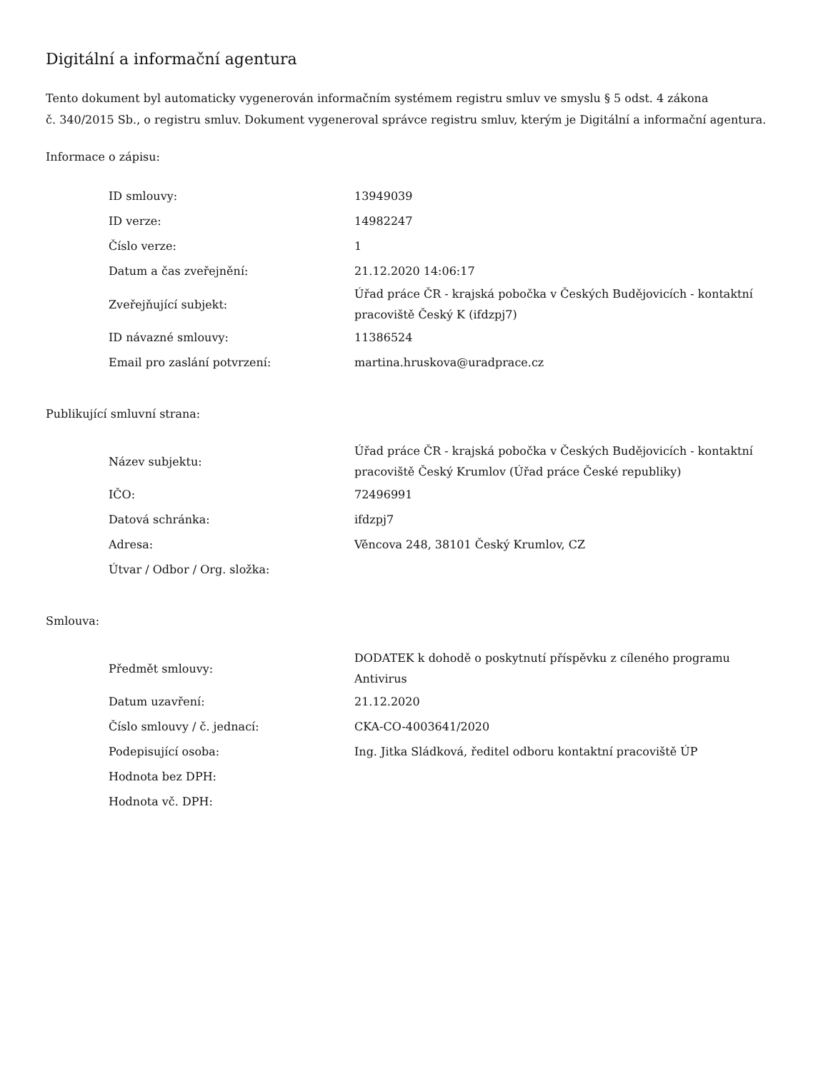Digitální a informační agentura
Tento dokument byl automaticky vygenerován informačním systémem registru smluv ve smyslu § 5 odst. 4 zákona
č. 340/2015 Sb., o registru smluv. Dokument vygeneroval správce registru smluv, kterým je Digitální a informační agentura.
Informace o zápisu:
| ID smlouvy: | 13949039 |
| ID verze: | 14982247 |
| Číslo verze: | 1 |
| Datum a čas zveřejnění: | 21.12.2020 14:06:17 |
| Zveřejňující subjekt: | Úřad práce ČR - krajská pobočka v Českých Budějovicích - kontaktní pracoviště Český K (ifdzpj7) |
| ID návazné smlouvy: | 11386524 |
| Email pro zaslání potvrzení: | martina.hruskova@uradprace.cz |
Publikující smluvní strana:
| Název subjektu: | Úřad práce ČR - krajská pobočka v Českých Budějovicích - kontaktní pracoviště Český Krumlov (Úřad práce České republiky) |
| IČO: | 72496991 |
| Datová schránka: | ifdzpj7 |
| Adresa: | Věncova 248, 38101 Český Krumlov, CZ |
| Útvar / Odbor / Org. složka: | |
Smlouva:
| Předmět smlouvy: | DODATEK k dohodě o poskytnutí příspěvku z cíleného programu Antivirus |
| Datum uzavření: | 21.12.2020 |
| Číslo smlouvy / č. jednací: | CKA-CO-4003641/2020 |
| Podepisující osoba: | Ing. Jitka Sládková, ředitel odboru kontaktní pracoviště ÚP |
| Hodnota bez DPH: | |
| Hodnota vč. DPH: | |